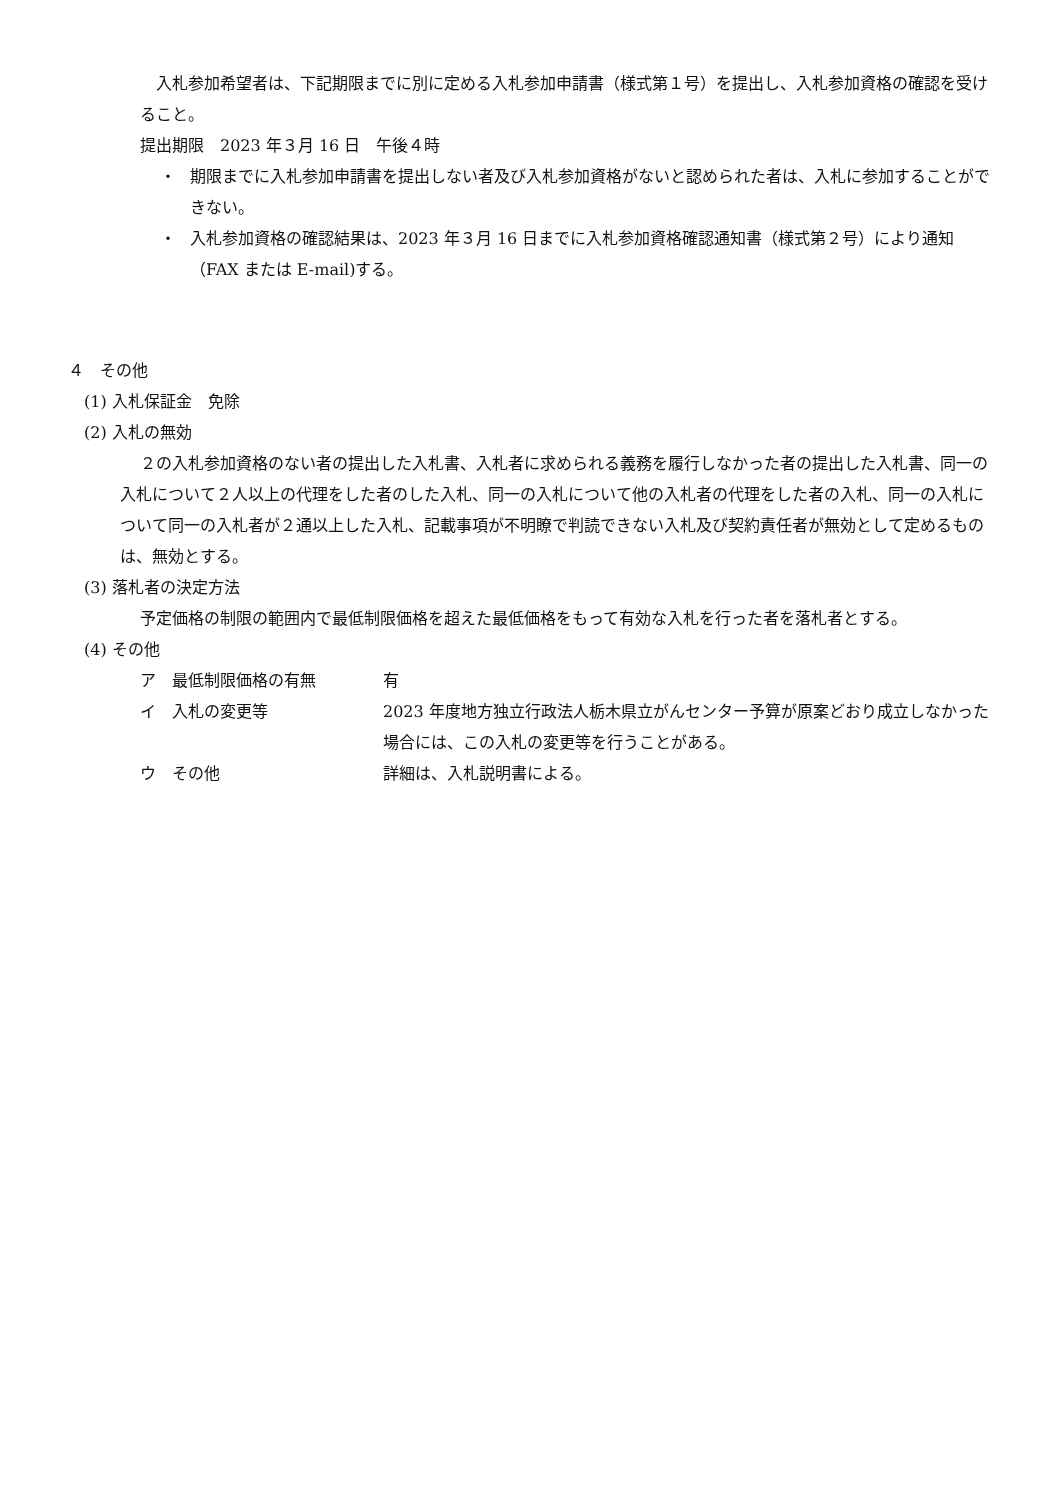入札参加希望者は、下記期限までに別に定める入札参加申請書（様式第１号）を提出し、入札参加資格の確認を受けること。
提出期限　2023 年３月 16 日　午後４時
・ 期限までに入札参加申請書を提出しない者及び入札参加資格がないと認められた者は、入札に参加することができない。
・ 入札参加資格の確認結果は、2023 年３月 16 日までに入札参加資格確認通知書（様式第２号）により通知（FAX または E-mail)する。
４　その他
(1) 入札保証金　免除
(2) 入札の無効
２の入札参加資格のない者の提出した入札書、入札者に求められる義務を履行しなかった者の提出した入札書、同一の入札について２人以上の代理をした者のした入札、同一の入札について他の入札者の代理をした者の入札、同一の入札について同一の入札者が２通以上した入札、記載事項が不明瞭で判読できない入札及び契約責任者が無効として定めるものは、無効とする。
(3) 落札者の決定方法
予定価格の制限の範囲内で最低制限価格を超えた最低価格をもって有効な入札を行った者を落札者とする。
(4) その他
ア　最低制限価格の有無 有
イ　入札の変更等 2023 年度地方独立行政法人栃木県立がんセンター予算が原案どおり成立しなかった場合には、この入札の変更等を行うことがある。
ウ　その他 詳細は、入札説明書による。